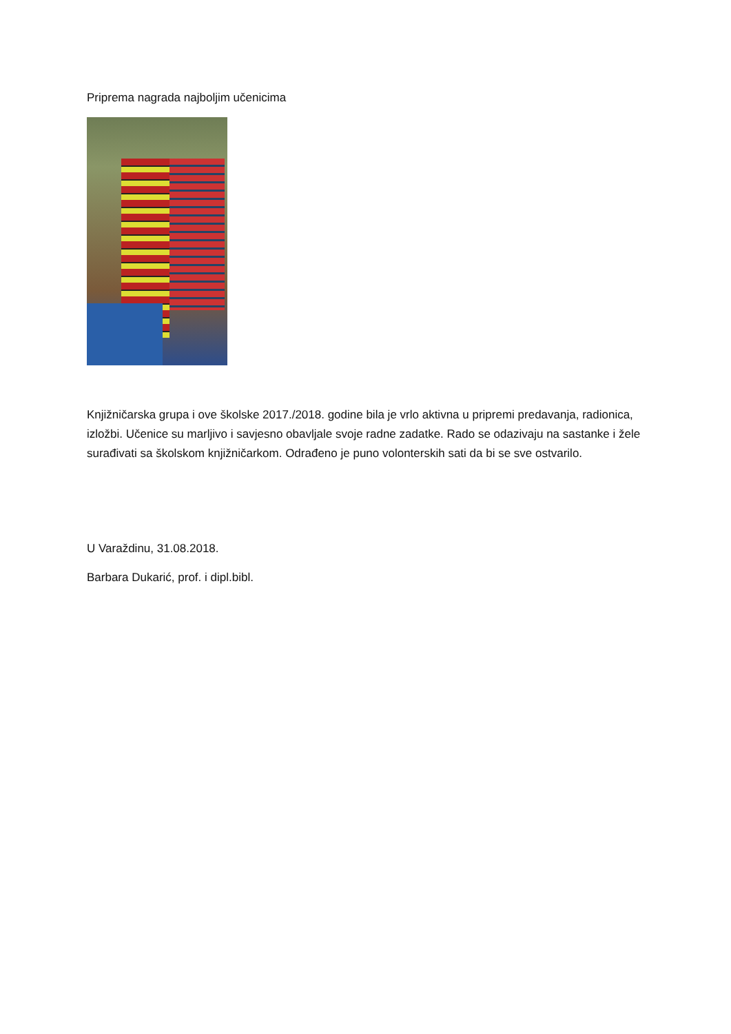Priprema nagrada najboljim učenicima
Knjižničarska grupa i ove školske 2017./2018. godine bila je vrlo aktivna u pripremi predavanja, radionica, izložbi. Učenice su marljivo i savjesno obavljale svoje radne zadatke. Rado se odazivaju na sastanke i žele surađivati sa školskom knjižničarkom. Odrađeno je puno volonterskih sati da bi se sve ostvarilo.
U Varaždinu, 31.08.2018.
Barbara Dukarić, prof. i dipl.bibl.